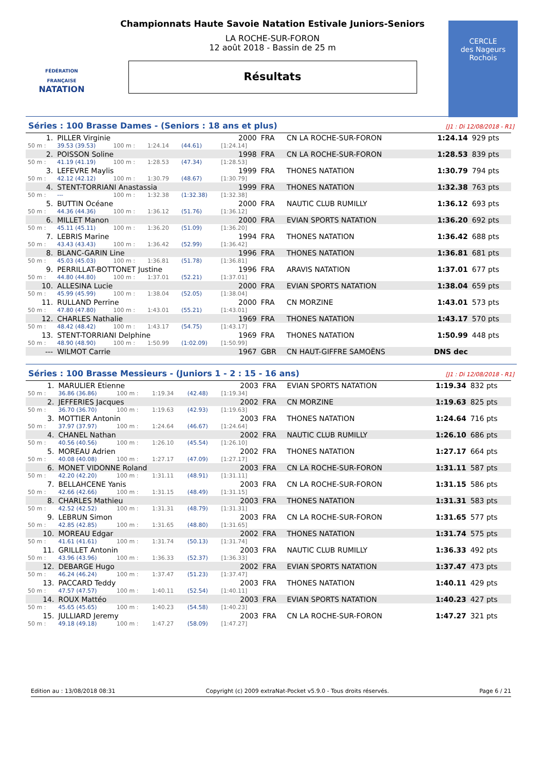FÉDÉRATION FRANÇAISE
NATATION
CERCLE
des Nageurs
Rochois
Championnats Haute Savoie Natation Estivale Juniors-Seniors
LA ROCHE-SUR-FORON
12 août 2018 - Bassin de 25 m
Résultats
Séries : 100 Brasse Dames - (Seniors : 18 ans et plus) [J1 : Di 12/08/2018 - R1]
| 1. | PILLER Virginie | | | | 2000 | FRA | CN LA ROCHE-SUR-FORON | 1:24.14 | 929 pts |
| 50 m : | 39.53 (39.53) | 100 m : | 1:24.14 | (44.61) | [1:24.14] | | | | |
| 2. | POISSON Soline | | | | 1998 | FRA | CN LA ROCHE-SUR-FORON | 1:28.53 | 839 pts |
| 50 m : | 41.19 (41.19) | 100 m : | 1:28.53 | (47.34) | [1:28.53] | | | | |
| 3. | LEFEVRE Maylis | | | | 1999 | FRA | THONES NATATION | 1:30.79 | 794 pts |
| 50 m : | 42.12 (42.12) | 100 m : | 1:30.79 | (48.67) | [1:30.79] | | | | |
| 4. | STENT-TORRIANI Anastassia | | | | 1999 | FRA | THONES NATATION | 1:32.38 | 763 pts |
| 50 m : | --- | 100 m : | 1:32.38 | (1:32.38) | [1:32.38] | | | | |
| 5. | BUTTIN Océane | | | | 2000 | FRA | NAUTIC CLUB RUMILLY | 1:36.12 | 693 pts |
| 50 m : | 44.36 (44.36) | 100 m : | 1:36.12 | (51.76) | [1:36.12] | | | | |
| 6. | MILLET Manon | | | | 2000 | FRA | EVIAN SPORTS NATATION | 1:36.20 | 692 pts |
| 50 m : | 45.11 (45.11) | 100 m : | 1:36.20 | (51.09) | [1:36.20] | | | | |
| 7. | LEBRIS Marine | | | | 1994 | FRA | THONES NATATION | 1:36.42 | 688 pts |
| 50 m : | 43.43 (43.43) | 100 m : | 1:36.42 | (52.99) | [1:36.42] | | | | |
| 8. | BLANC-GARIN Line | | | | 1996 | FRA | THONES NATATION | 1:36.81 | 681 pts |
| 50 m : | 45.03 (45.03) | 100 m : | 1:36.81 | (51.78) | [1:36.81] | | | | |
| 9. | PERRILLAT-BOTTONET Justine | | | | 1996 | FRA | ARAVIS NATATION | 1:37.01 | 677 pts |
| 50 m : | 44.80 (44.80) | 100 m : | 1:37.01 | (52.21) | [1:37.01] | | | | |
| 10. | ALLESINA Lucie | | | | 2000 | FRA | EVIAN SPORTS NATATION | 1:38.04 | 659 pts |
| 50 m : | 45.99 (45.99) | 100 m : | 1:38.04 | (52.05) | [1:38.04] | | | | |
| 11. | RULLAND Perrine | | | | 2000 | FRA | CN MORZINE | 1:43.01 | 573 pts |
| 50 m : | 47.80 (47.80) | 100 m : | 1:43.01 | (55.21) | [1:43.01] | | | | |
| 12. | CHARLES Nathalie | | | | 1969 | FRA | THONES NATATION | 1:43.17 | 570 pts |
| 50 m : | 48.42 (48.42) | 100 m : | 1:43.17 | (54.75) | [1:43.17] | | | | |
| 13. | STENT-TORRIANI Delphine | | | | 1969 | FRA | THONES NATATION | 1:50.99 | 448 pts |
| 50 m : | 48.90 (48.90) | 100 m : | 1:50.99 | (1:02.09) | [1:50.99] | | | | |
| --- | WILMOT Carrie | | | | 1967 | GBR | CN HAUT-GIFFRE SAMOËNS | DNS dec | |
Séries : 100 Brasse Messieurs - (Juniors 1 - 2 : 15 - 16 ans) [J1 : Di 12/08/2018 - R1]
| 1. | MARULIER Etienne | | | | 2003 | FRA | EVIAN SPORTS NATATION | 1:19.34 | 832 pts |
| 50 m : | 36.86 (36.86) | 100 m : | 1:19.34 | (42.48) | [1:19.34] | | | | |
| 2. | JEFFERIES Jacques | | | | 2002 | FRA | CN MORZINE | 1:19.63 | 825 pts |
| 50 m : | 36.70 (36.70) | 100 m : | 1:19.63 | (42.93) | [1:19.63] | | | | |
| 3. | MOTTIER Antonin | | | | 2003 | FRA | THONES NATATION | 1:24.64 | 716 pts |
| 50 m : | 37.97 (37.97) | 100 m : | 1:24.64 | (46.67) | [1:24.64] | | | | |
| 4. | CHANEL Nathan | | | | 2002 | FRA | NAUTIC CLUB RUMILLY | 1:26.10 | 686 pts |
| 50 m : | 40.56 (40.56) | 100 m : | 1:26.10 | (45.54) | [1:26.10] | | | | |
| 5. | MOREAU Adrien | | | | 2002 | FRA | THONES NATATION | 1:27.17 | 664 pts |
| 50 m : | 40.08 (40.08) | 100 m : | 1:27.17 | (47.09) | [1:27.17] | | | | |
| 6. | MONET VIDONNE Roland | | | | 2003 | FRA | CN LA ROCHE-SUR-FORON | 1:31.11 | 587 pts |
| 50 m : | 42.20 (42.20) | 100 m : | 1:31.11 | (48.91) | [1:31.11] | | | | |
| 7. | BELLAHCENE Yanis | | | | 2003 | FRA | CN LA ROCHE-SUR-FORON | 1:31.15 | 586 pts |
| 50 m : | 42.66 (42.66) | 100 m : | 1:31.15 | (48.49) | [1:31.15] | | | | |
| 8. | CHARLES Mathieu | | | | 2003 | FRA | THONES NATATION | 1:31.31 | 583 pts |
| 50 m : | 42.52 (42.52) | 100 m : | 1:31.31 | (48.79) | [1:31.31] | | | | |
| 9. | LEBRUN Simon | | | | 2003 | FRA | CN LA ROCHE-SUR-FORON | 1:31.65 | 577 pts |
| 50 m : | 42.85 (42.85) | 100 m : | 1:31.65 | (48.80) | [1:31.65] | | | | |
| 10. | MOREAU Edgar | | | | 2002 | FRA | THONES NATATION | 1:31.74 | 575 pts |
| 50 m : | 41.61 (41.61) | 100 m : | 1:31.74 | (50.13) | [1:31.74] | | | | |
| 11. | GRILLET Antonin | | | | 2003 | FRA | NAUTIC CLUB RUMILLY | 1:36.33 | 492 pts |
| 50 m : | 43.96 (43.96) | 100 m : | 1:36.33 | (52.37) | [1:36.33] | | | | |
| 12. | DEBARGE Hugo | | | | 2002 | FRA | EVIAN SPORTS NATATION | 1:37.47 | 473 pts |
| 50 m : | 46.24 (46.24) | 100 m : | 1:37.47 | (51.23) | [1:37.47] | | | | |
| 13. | PACCARD Teddy | | | | 2003 | FRA | THONES NATATION | 1:40.11 | 429 pts |
| 50 m : | 47.57 (47.57) | 100 m : | 1:40.11 | (52.54) | [1:40.11] | | | | |
| 14. | ROUX Mattéo | | | | 2003 | FRA | EVIAN SPORTS NATATION | 1:40.23 | 427 pts |
| 50 m : | 45.65 (45.65) | 100 m : | 1:40.23 | (54.58) | [1:40.23] | | | | |
| 15. | JULLIARD Jeremy | | | | 2003 | FRA | CN LA ROCHE-SUR-FORON | 1:47.27 | 321 pts |
| 50 m : | 49.18 (49.18) | 100 m : | 1:47.27 | (58.09) | [1:47.27] | | | | |
Edition au : 13/08/2018 08:31 Copyright (c) 2009 extraNat-Pocket v5.9.0 - Tous droits réservés. Page 6 / 21